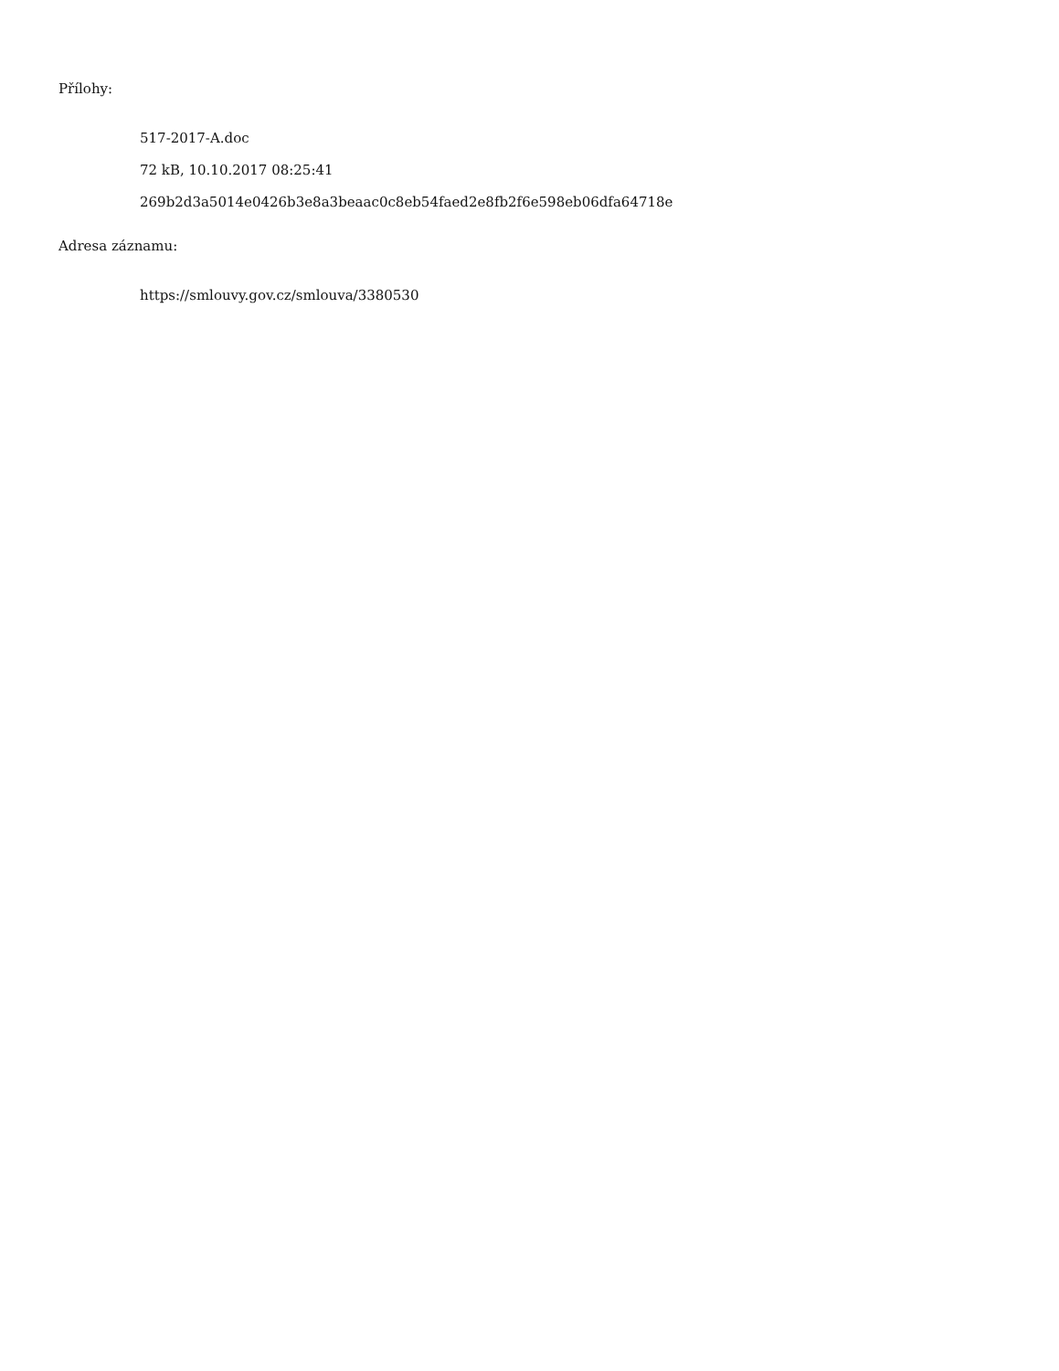Přílohy:
517-2017-A.doc
72 kB, 10.10.2017 08:25:41
269b2d3a5014e0426b3e8a3beaac0c8eb54faed2e8fb2f6e598eb06dfa64718e
Adresa záznamu:
https://smlouvy.gov.cz/smlouva/3380530